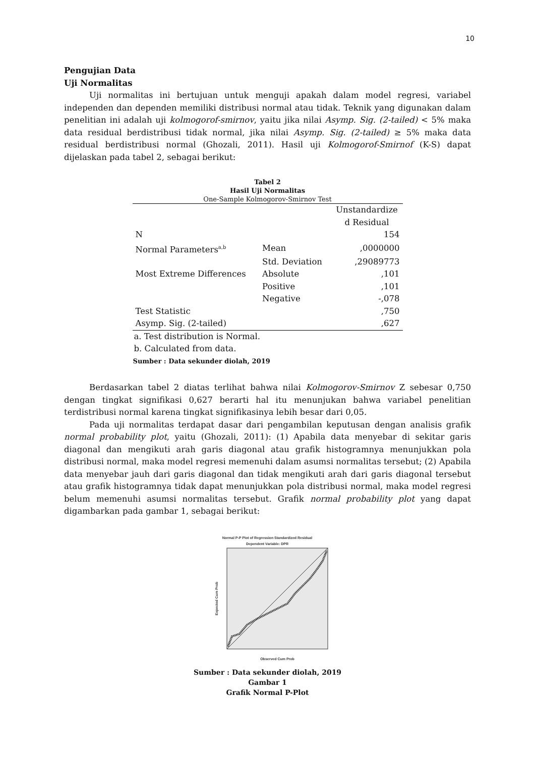10
Pengujian Data
Uji Normalitas
Uji normalitas ini bertujuan untuk menguji apakah dalam model regresi, variabel independen dan dependen memiliki distribusi normal atau tidak. Teknik yang digunakan dalam penelitian ini adalah uji kolmogorof-smirnov, yaitu jika nilai Asymp. Sig. (2-tailed) < 5% maka data residual berdistribusi tidak normal, jika nilai Asymp. Sig. (2-tailed) ≥ 5% maka data residual berdistribusi normal (Ghozali, 2011). Hasil uji Kolmogorof-Smirnof (K-S) dapat dijelaskan pada tabel 2, sebagai berikut:
Tabel 2
Hasil Uji Normalitas
One-Sample Kolmogorov-Smirnov Test
| | | Unstandardize d Residual |
| N | | 154 |
| Normal Parameters<sup>a,b</sup> | Mean | ,0000000 |
| | Std. Deviation | ,29089773 |
| Most Extreme Differences | Absolute | ,101 |
| | Positive | ,101 |
| | Negative | -,078 |
| Test Statistic | | ,750 |
| Asymp. Sig. (2-tailed) | | ,627 |
a. Test distribution is Normal.
b. Calculated from data.
Sumber : Data sekunder diolah, 2019
Berdasarkan tabel 2 diatas terlihat bahwa nilai Kolmogorov-Smirnov Z sebesar 0,750 dengan tingkat signifikasi 0,627 berarti hal itu menunjukan bahwa variabel penelitian terdistribusi normal karena tingkat signifikasinya lebih besar dari 0,05.
Pada uji normalitas terdapat dasar dari pengambilan keputusan dengan analisis grafik normal probability plot, yaitu (Ghozali, 2011): (1) Apabila data menyebar di sekitar garis diagonal dan mengikuti arah garis diagonal atau grafik histogramnya menunjukkan pola distribusi normal, maka model regresi memenuhi dalam asumsi normalitas tersebut; (2) Apabila data menyebar jauh dari garis diagonal dan tidak mengikuti arah dari garis diagonal tersebut atau grafik histogramnya tidak dapat menunjukkan pola distribusi normal, maka model regresi belum memenuhi asumsi normalitas tersebut. Grafik normal probability plot yang dapat digambarkan pada gambar 1, sebagai berikut:
Normal P-P Plot of Regression Standardized Residual
Dependent Variable: DPR
Observed Cum Prob
Expected Cum Prob
Sumber : Data sekunder diolah, 2019
Gambar 1
Grafik Normal P-Plot